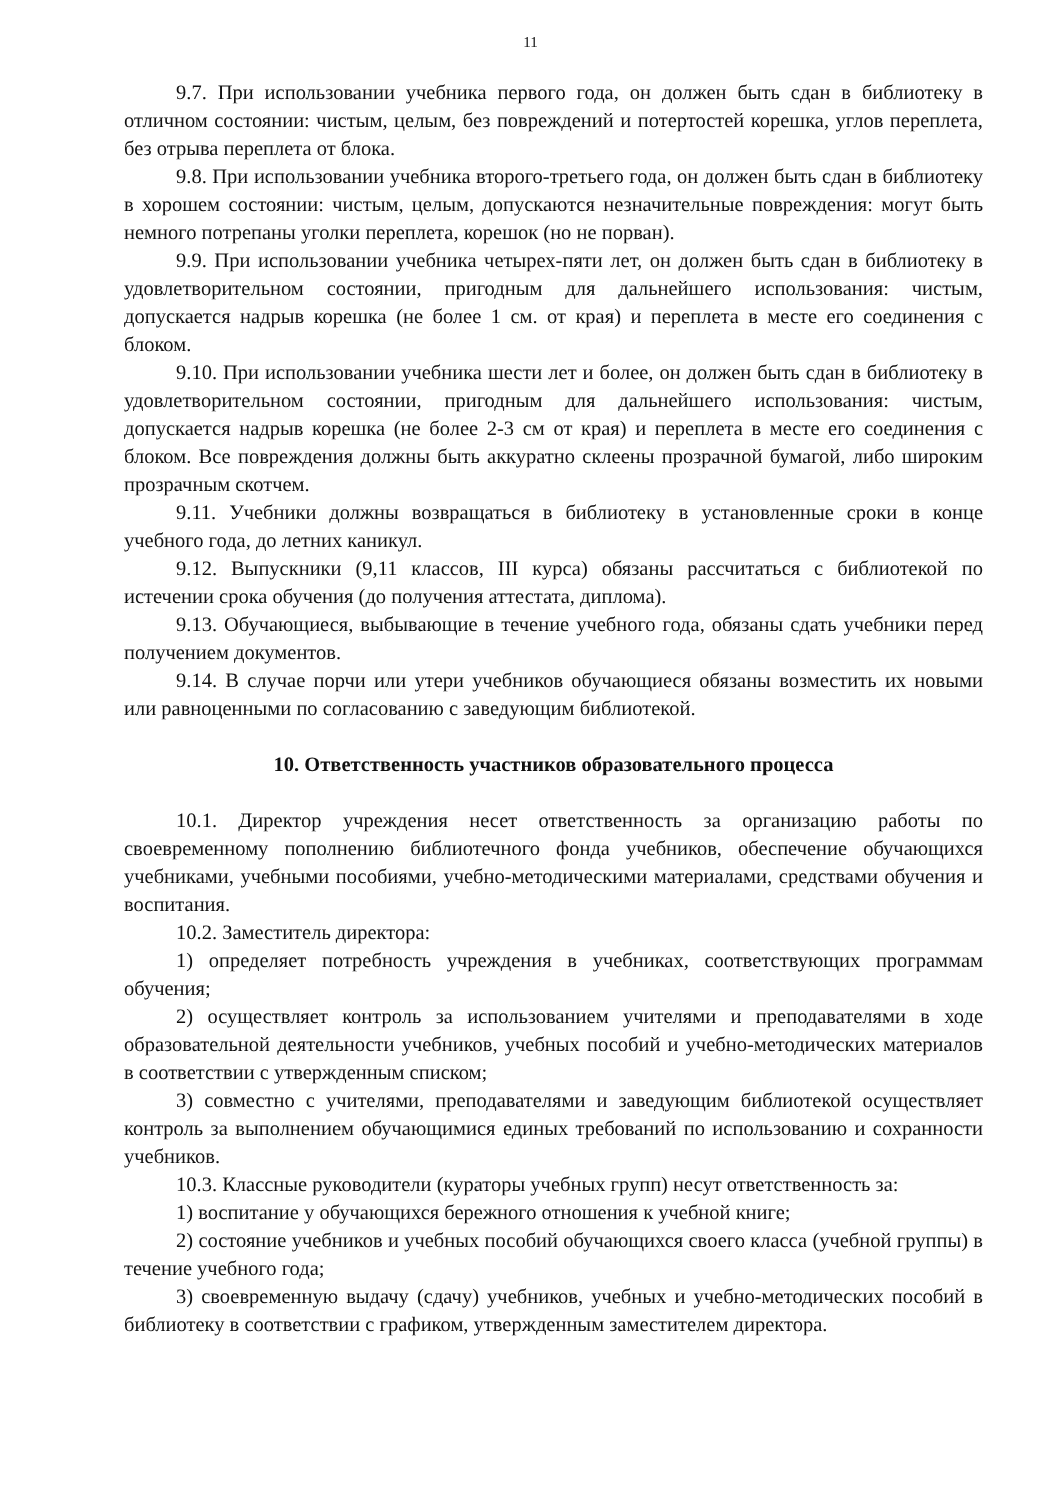11
9.7. При использовании учебника первого года, он должен быть сдан в библиотеку в отличном состоянии: чистым, целым, без повреждений и потертостей корешка, углов переплета, без отрыва переплета от блока.
9.8. При использовании учебника второго-третьего года, он должен быть сдан в библиотеку в хорошем состоянии: чистым, целым, допускаются незначительные повреждения: могут быть немного потрепаны уголки переплета, корешок (но не порван).
9.9. При использовании учебника четырех-пяти лет, он должен быть сдан в библиотеку в удовлетворительном состоянии, пригодным для дальнейшего использования: чистым, допускается надрыв корешка (не более 1 см. от края) и переплета в месте его соединения с блоком.
9.10. При использовании учебника шести лет и более, он должен быть сдан в библиотеку в удовлетворительном состоянии, пригодным для дальнейшего использования: чистым, допускается надрыв корешка (не более 2-3 см от края) и переплета в месте его соединения с блоком. Все повреждения должны быть аккуратно склеены прозрачной бумагой, либо широким прозрачным скотчем.
9.11. Учебники должны возвращаться в библиотеку в установленные сроки в конце учебного года, до летних каникул.
9.12. Выпускники (9,11 классов, III курса) обязаны рассчитаться с библиотекой по истечении срока обучения (до получения аттестата, диплома).
9.13. Обучающиеся, выбывающие в течение учебного года, обязаны сдать учебники перед получением документов.
9.14. В случае порчи или утери учебников обучающиеся обязаны возместить их новыми или равноценными по согласованию с заведующим библиотекой.
10. Ответственность участников образовательного процесса
10.1. Директор учреждения несет ответственность за организацию работы по своевременному пополнению библиотечного фонда учебников, обеспечение обучающихся учебниками, учебными пособиями, учебно-методическими материалами, средствами обучения и воспитания.
10.2. Заместитель директора:
1) определяет потребность учреждения в учебниках, соответствующих программам обучения;
2) осуществляет контроль за использованием учителями и преподавателями в ходе образовательной деятельности учебников, учебных пособий и учебно-методических материалов в соответствии с утвержденным списком;
3) совместно с учителями, преподавателями и заведующим библиотекой осуществляет контроль за выполнением обучающимися единых требований по использованию и сохранности учебников.
10.3. Классные руководители (кураторы учебных групп) несут ответственность за:
1) воспитание у обучающихся бережного отношения к учебной книге;
2) состояние учебников и учебных пособий обучающихся своего класса (учебной группы) в течение учебного года;
3) своевременную выдачу (сдачу) учебников, учебных и учебно-методических пособий в библиотеку в соответствии с графиком, утвержденным заместителем директора.